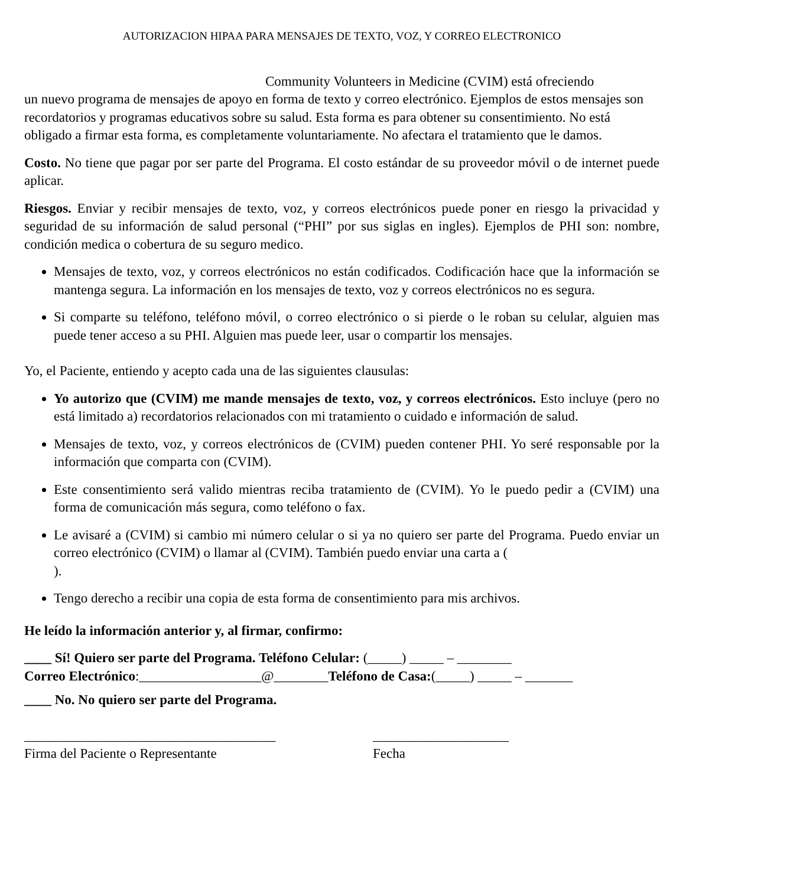AUTORIZACION HIPAA PARA MENSAJES DE TEXTO, VOZ, Y CORREO ELECTRONICO
Community Volunteers in Medicine (CVIM) está ofreciendo
un nuevo programa de mensajes de apoyo en forma de texto y correo electrónico. Ejemplos de estos mensajes son recordatorios y programas educativos sobre su salud. Esta forma es para obtener su consentimiento. No está obligado a firmar esta forma, es completamente voluntariamente. No afectara el tratamiento que le damos.
Costo. No tiene que pagar por ser parte del Programa. El costo estándar de su proveedor móvil o de internet puede aplicar.
Riesgos. Enviar y recibir mensajes de texto, voz, y correos electrónicos puede poner en riesgo la privacidad y seguridad de su información de salud personal (“PHI” por sus siglas en ingles). Ejemplos de PHI son: nombre, condición medica o cobertura de su seguro medico.
Mensajes de texto, voz, y correos electrónicos no están codificados. Codificación hace que la información se mantenga segura. La información en los mensajes de texto, voz y correos electrónicos no es segura.
Si comparte su teléfono, teléfono móvil, o correo electrónico o si pierde o le roban su celular, alguien mas puede tener acceso a su PHI. Alguien mas puede leer, usar o compartir los mensajes.
Yo, el Paciente, entiendo y acepto cada una de las siguientes clausulas:
Yo autorizo que (CVIM) me mande mensajes de texto, voz, y correos electrónicos. Esto incluye (pero no está limitado a) recordatorios relacionados con mi tratamiento o cuidado e información de salud.
Mensajes de texto, voz, y correos electrónicos de (CVIM) pueden contener PHI. Yo seré responsable por la información que comparta con (CVIM).
Este consentimiento será valido mientras reciba tratamiento de (CVIM). Yo le puedo pedir a (CVIM) una forma de comunicación más segura, como teléfono o fax.
Le avisaré a (CVIM) si cambio mi número celular o si ya no quiero ser parte del Programa. Puedo enviar un correo electrónico (CVIM) o llamar al (CVIM). También puedo enviar una carta a ( ).
Tengo derecho a recibir una copia de esta forma de consentimiento para mis archivos.
He leído la información anterior y, al firmar, confirmo:
____ Sí! Quiero ser parte del Programa. Teléfono Celular: (_____) _____ – ________
Correo Electrónico:__________________@________Teléfono de Casa:(_____) _____ – _______
____ No. No quiero ser parte del Programa.
_____________________________________
Firma del Paciente o Representante
____________________
Fecha